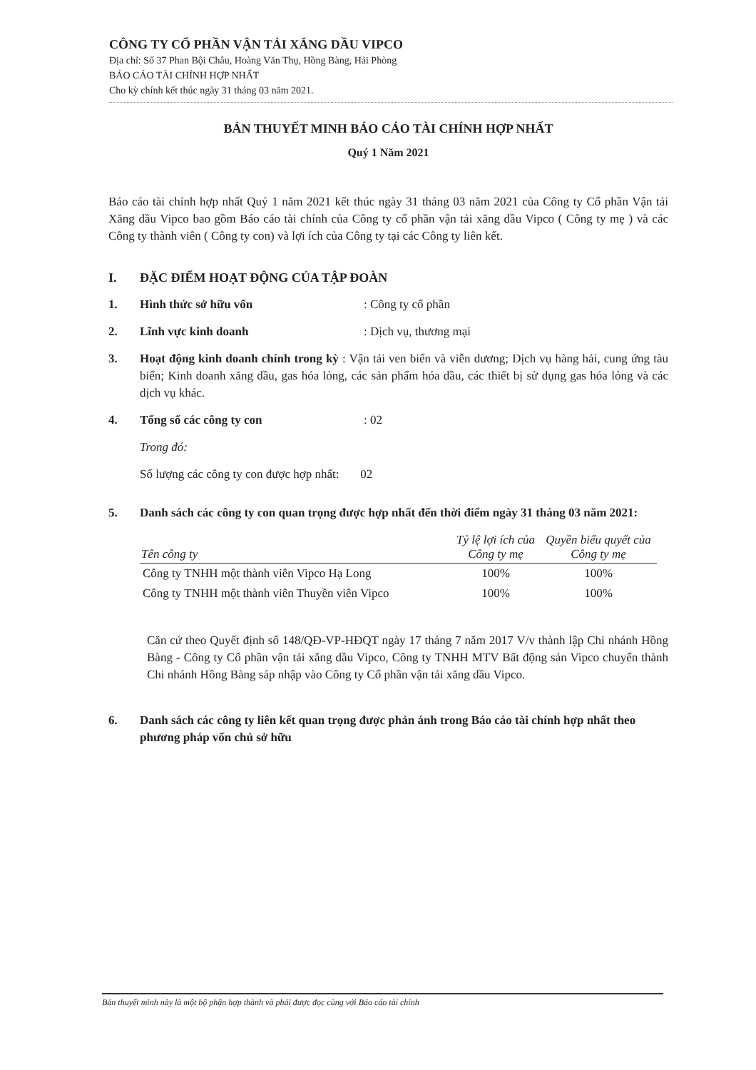CÔNG TY CỔ PHẦN VẬN TẢI XĂNG DẦU VIPCO
Địa chỉ: Số 37 Phan Bội Châu, Hoàng Văn Thụ, Hồng Bàng, Hải Phòng
BÁO CÁO TÀI CHÍNH HỢP NHẤT
Cho kỳ chính kết thúc ngày 31 tháng 03 năm 2021.
BẢN THUYẾT MINH BÁO CÁO TÀI CHÍNH HỢP NHẤT
Quý 1 Năm 2021
Báo cáo tài chính hợp nhất Quý 1 năm 2021 kết thúc ngày 31 tháng 03 năm 2021 của Công ty Cổ phần Vận tải Xăng dầu Vipco bao gồm Báo cáo tài chính của Công ty cổ phần vận tải xăng dầu Vipco ( Công ty mẹ ) và các Công ty thành viên ( Công ty con) và lợi ích của Công ty tại các Công ty liên kết.
I. ĐẶC ĐIỂM HOẠT ĐỘNG CỦA TẬP ĐOÀN
1. Hình thức sở hữu vốn: Công ty cổ phần
2. Lĩnh vực kinh doanh: Dịch vụ, thương mại
3.
Hoạt động kinh doanh chính trong kỳ : Vận tải ven biển và viễn dương; Dịch vụ hàng hải, cung ứng tàu biển; Kinh doanh xăng dầu, gas hóa lỏng, các sản phẩm hóa dầu, các thiết bị sử dụng gas hóa lỏng và các dịch vụ khác.
4. Tổng số các công ty con: 02
Trong đó:
Số lượng các công ty con được hợp nhất: 02
5. Danh sách các công ty con quan trọng được hợp nhất đến thời điểm ngày 31 tháng 03 năm 2021:
| Tên công ty | Tỷ lệ lợi ích của Công ty mẹ | Quyền biểu quyết của Công ty mẹ |
| --- | --- | --- |
| Công ty TNHH một thành viên Vipco Hạ Long | 100% | 100% |
| Công ty TNHH một thành viên Thuyền viên Vipco | 100% | 100% |
Căn cứ theo Quyết định số 148/QĐ-VP-HĐQT ngày 17 tháng 7 năm 2017 V/v thành lập Chi nhánh Hồng Bàng - Công ty Cổ phần vận tải xăng dầu Vipco, Công ty TNHH MTV Bất động sản Vipco chuyển thành Chi nhánh Hồng Bàng sáp nhập vào Công ty Cổ phần vận tải xăng dầu Vipco.
6. Danh sách các công ty liên kết quan trọng được phản ánh trong Báo cáo tài chính hợp nhất theo phương pháp vốn chủ sở hữu
Bản thuyết minh này là một bộ phận hợp thành và phải được đọc cùng với Báo cáo tài chính